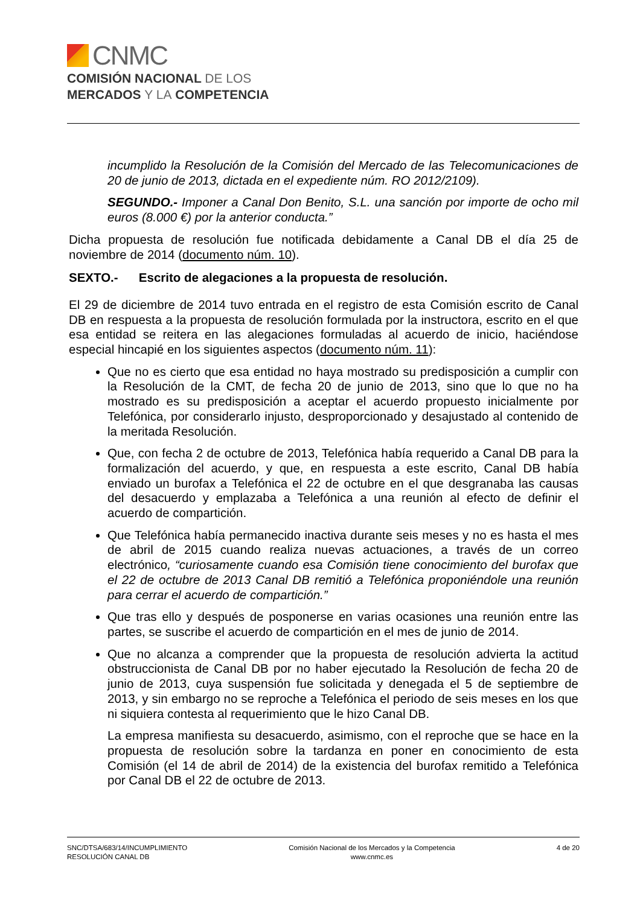CNMC
COMISIÓN NACIONAL DE LOS
MERCADOS Y LA COMPETENCIA
incumplido la Resolución de la Comisión del Mercado de las Telecomunicaciones de 20 de junio de 2013, dictada en el expediente núm. RO 2012/2109).
SEGUNDO.- Imponer a Canal Don Benito, S.L. una sanción por importe de ocho mil euros (8.000 €) por la anterior conducta.”
Dicha propuesta de resolución fue notificada debidamente a Canal DB el día 25 de noviembre de 2014 (documento núm. 10).
SEXTO.- Escrito de alegaciones a la propuesta de resolución.
El 29 de diciembre de 2014 tuvo entrada en el registro de esta Comisión escrito de Canal DB en respuesta a la propuesta de resolución formulada por la instructora, escrito en el que esa entidad se reitera en las alegaciones formuladas al acuerdo de inicio, haciéndose especial hincapié en los siguientes aspectos (documento núm. 11):
Que no es cierto que esa entidad no haya mostrado su predisposición a cumplir con la Resolución de la CMT, de fecha 20 de junio de 2013, sino que lo que no ha mostrado es su predisposición a aceptar el acuerdo propuesto inicialmente por Telefónica, por considerarlo injusto, desproporcionado y desajustado al contenido de la meritada Resolución.
Que, con fecha 2 de octubre de 2013, Telefónica había requerido a Canal DB para la formalización del acuerdo, y que, en respuesta a este escrito, Canal DB había enviado un burofax a Telefónica el 22 de octubre en el que desgranaba las causas del desacuerdo y emplazaba a Telefónica a una reunión al efecto de definir el acuerdo de compartición.
Que Telefónica había permanecido inactiva durante seis meses y no es hasta el mes de abril de 2015 cuando realiza nuevas actuaciones, a través de un correo electrónico, “curiosamente cuando esa Comisión tiene conocimiento del burofax que el 22 de octubre de 2013 Canal DB remitió a Telefónica proponiéndole una reunión para cerrar el acuerdo de compartición.”
Que tras ello y después de posponerse en varias ocasiones una reunión entre las partes, se suscribe el acuerdo de compartición en el mes de junio de 2014.
Que no alcanza a comprender que la propuesta de resolución advierta la actitud obstruccionista de Canal DB por no haber ejecutado la Resolución de fecha 20 de junio de 2013, cuya suspensión fue solicitada y denegada el 5 de septiembre de 2013, y sin embargo no se reproche a Telefónica el periodo de seis meses en los que ni siquiera contesta al requerimiento que le hizo Canal DB.
La empresa manifiesta su desacuerdo, asimismo, con el reproche que se hace en la propuesta de resolución sobre la tardanza en poner en conocimiento de esta Comisión (el 14 de abril de 2014) de la existencia del burofax remitido a Telefónica por Canal DB el 22 de octubre de 2013.
SNC/DTSA/683/14/INCUMPLIMIENTO
RESOLUCIÓN CANAL DB
Comisión Nacional de los Mercados y la Competencia
www.cnmc.es
4 de 20